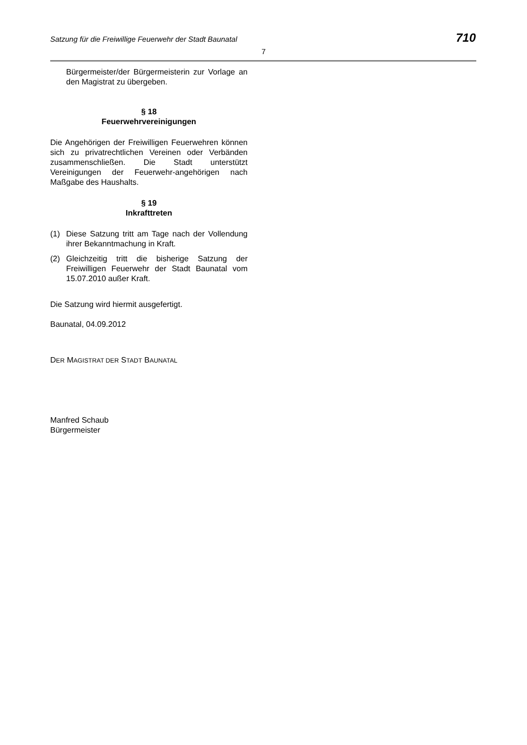Satzung für die Freiwillige Feuerwehr der Stadt Baunatal 710
7
Bürgermeister/der Bürgermeisterin zur Vorlage an den Magistrat zu übergeben.
§ 18
Feuerwehrvereinigungen
Die Angehörigen der Freiwilligen Feuerwehren können sich zu privatrechtlichen Vereinen oder Verbänden zusammenschließen. Die Stadt unterstützt Vereinigungen der Feuerwehr-angehörigen nach Maßgabe des Haushalts.
§ 19
Inkrafttreten
(1) Diese Satzung tritt am Tage nach der Vollendung ihrer Bekanntmachung in Kraft.
(2) Gleichzeitig tritt die bisherige Satzung der Freiwilligen Feuerwehr der Stadt Baunatal vom 15.07.2010 außer Kraft.
Die Satzung wird hiermit ausgefertigt.
Baunatal, 04.09.2012
DER MAGISTRAT DER STADT BAUNATAL
Manfred Schaub
Bürgermeister